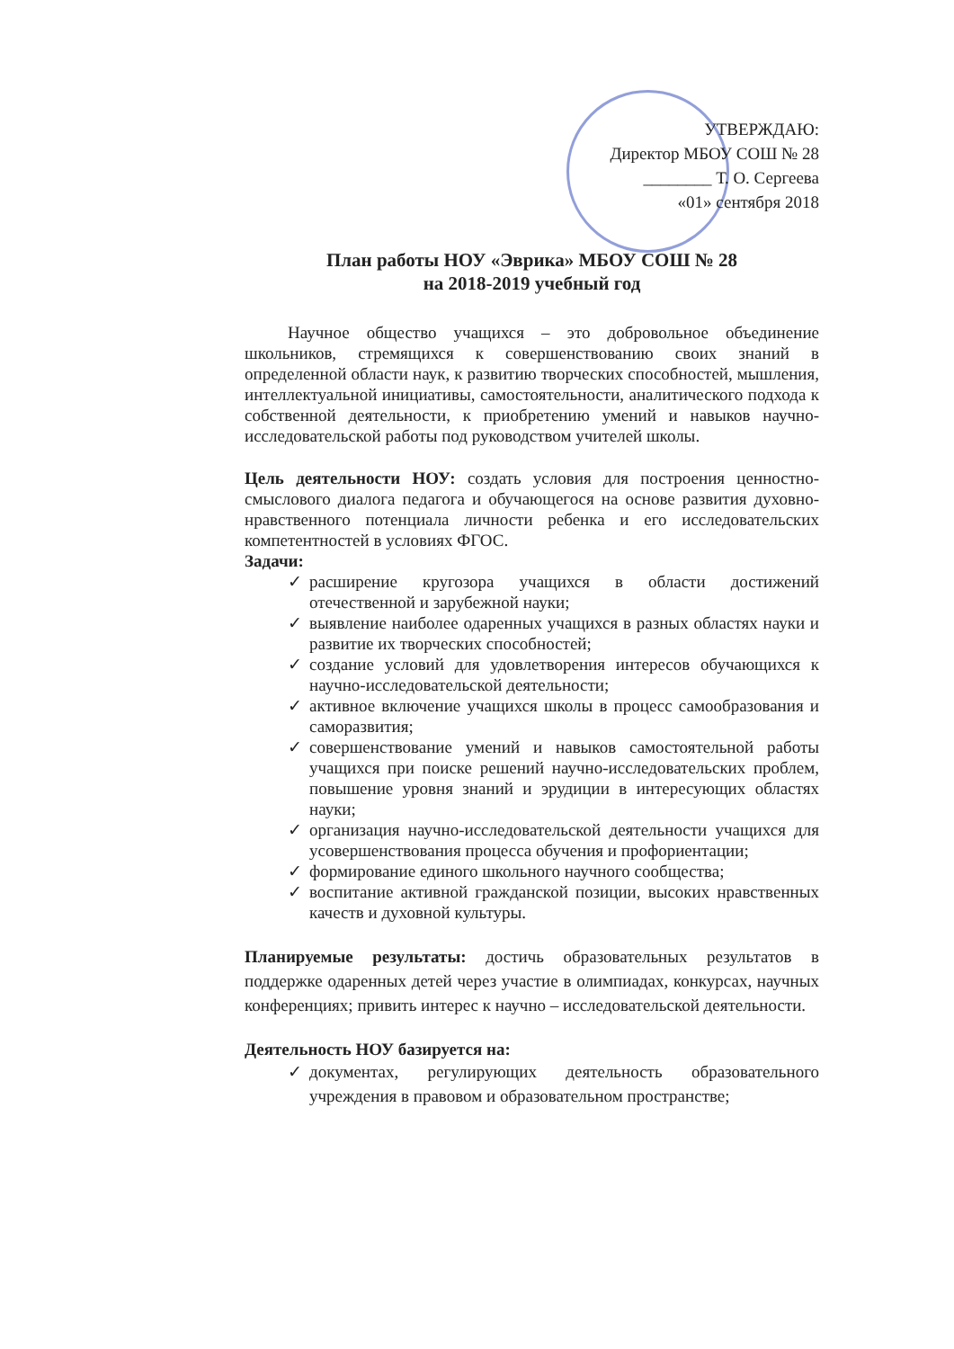УТВЕРЖДАЮ:
Директор МБОУ СОШ № 28
________ Т. О. Сергеева
«01» сентября 2018
План работы НОУ «Эврика» МБОУ СОШ № 28
на 2018-2019 учебный год
Научное общество учащихся – это добровольное объединение школьников, стремящихся к совершенствованию своих знаний в определенной области наук, к развитию творческих способностей, мышления, интеллектуальной инициативы, самостоятельности, аналитического подхода к собственной деятельности, к приобретению умений и навыков научно-исследовательской работы под руководством учителей школы.
Цель деятельности НОУ: создать условия для построения ценностно-смыслового диалога педагога и обучающегося на основе развития духовно-нравственного потенциала личности ребенка и его исследовательских компетентностей в условиях ФГОС.
Задачи:
✓ расширение кругозора учащихся в области достижений отечественной и зарубежной науки;
✓ выявление наиболее одаренных учащихся в разных областях науки и развитие их творческих способностей;
✓ создание условий для удовлетворения интересов обучающихся к научно-исследовательской деятельности;
✓ активное включение учащихся школы в процесс самообразования и саморазвития;
✓ совершенствование умений и навыков самостоятельной работы учащихся при поиске решений научно-исследовательских проблем, повышение уровня знаний и эрудиции в интересующих областях науки;
✓ организация научно-исследовательской деятельности учащихся для усовершенствования процесса обучения и профориентации;
✓ формирование единого школьного научного сообщества;
✓ воспитание активной гражданской позиции, высоких нравственных качеств и духовной культуры.
Планируемые результаты: достичь образовательных результатов в поддержке одаренных детей через участие в олимпиадах, конкурсах, научных конференциях; привить интерес к научно – исследовательской деятельности.
Деятельность НОУ базируется на:
✓ документах, регулирующих деятельность образовательного учреждения в правовом и образовательном пространстве;